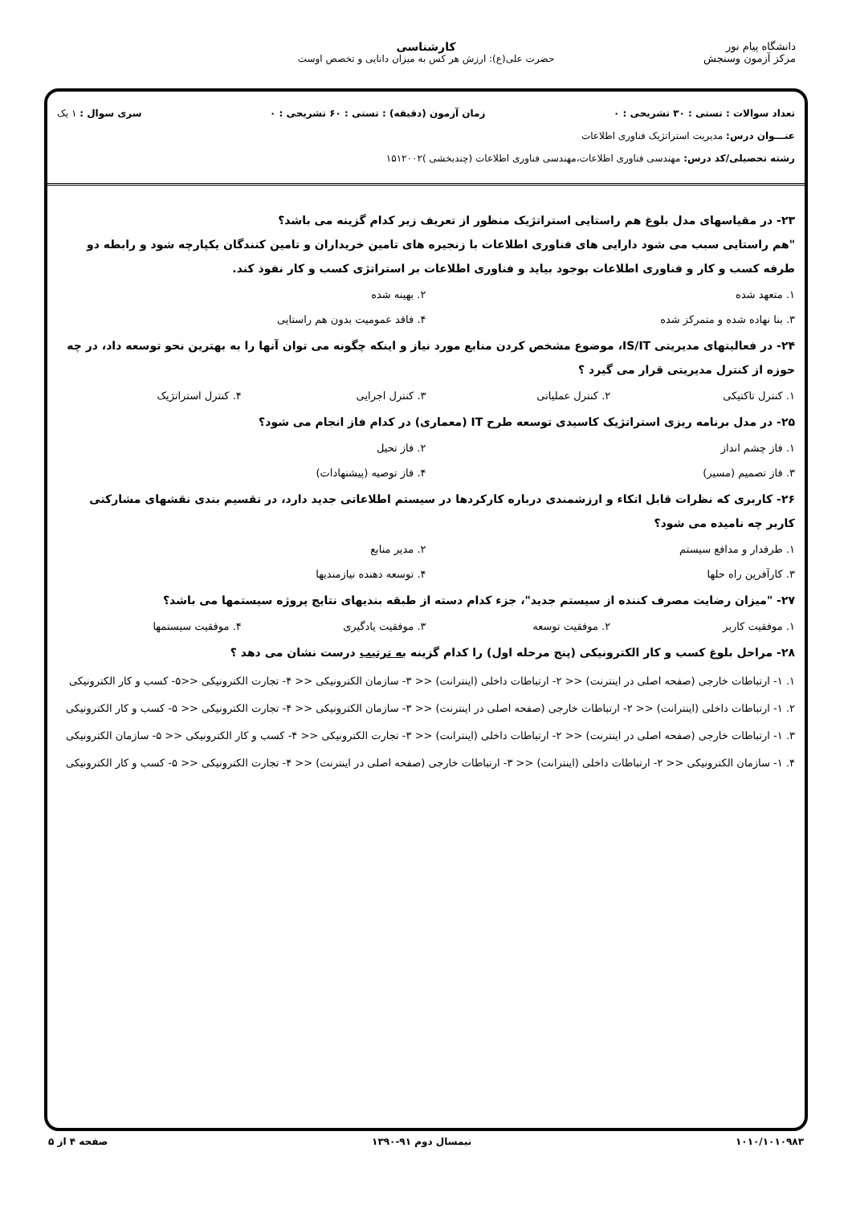دانشگاه پیام نور
مرکز آزمون وسنجش
کارشناسی
حضرت علی(ع): ارزش هر کس به میزان دانایی و تخصص اوست
تعداد سوالات : تستی : ۳۰ تشریحی : ۰ زمان آزمون (دقیقه) : تستی : ۶۰ تشریحی : ۰ سری سوال : ۱ یک
عنـــوان درس: مدیریت استراتژیک فناوری اطلاعات
رشته تحصیلی/کد درس: مهندسی فناوری اطلاعات،مهندسی فناوری اطلاعات (چندبخشی )۱۵۱۲۰۰۲
۲۳- در مقیاسهای مدل بلوغ هم راستایی استراتژیک منظور از تعریف زیر کدام گزینه می باشد؟
"هم راستایی سبب می شود دارایی های فناوری اطلاعات با زنجیره های تامین خریداران و تامین کنندگان یکپارچه شود و رابطه دو طرفه کسب و کار و فناوری اطلاعات بوجود بیاید و فناوری اطلاعات بر استراتژی کسب و کار نفوذ کند.
۱. متعهد شده ۲. بهینه شده ۳. بنا نهاده شده و متمرکز شده ۴. فاقد عمومیت بدون هم راستایی
۲۴- در فعالیتهای مدیریتی IS/IT، موضوع مشخص کردن منابع مورد نیاز و اینکه چگونه می توان آنها را به بهترین نحو توسعه داد، در چه حوزه از کنترل مدیریتی قرار می گیرد ؟
۱. کنترل تاکتیکی ۲. کنترل عملیاتی ۳. کنترل اجرایی ۴. کنترل استراتژیک
۲۵- در مدل برنامه ریزی استراتژیک کاسیدی توسعه طرح IT (معماری) در کدام فاز انجام می شود؟
۱. فاز چشم انداز ۲. فاز تحیل ۳. فاز تصمیم (مسیر) ۴. فاز توصیه (پیشنهادات)
۲۶- کاربری که نظرات قابل اتکاء و ارزشمندی درباره کارکردها در سیستم اطلاعاتی جدید دارد، در تقسیم بندی نقشهای مشارکتی کاربر چه نامیده می شود؟
۱. طرفدار و مدافع سیستم ۲. مدیر منابع ۳. کارآفرین راه حلها ۴. توسعه دهنده نیازمندیها
۲۷- "میزان رضایت مصرف کننده از سیستم جدید"، جزء کدام دسته از طبقه بندیهای نتایج پروژه سیستمها می باشد؟
۱. موفقیت کاربر ۲. موفقیت توسعه ۳. موفقیت یادگیری ۴. موفقیت سیستمها
۲۸- مراحل بلوغ کسب و کار الکترونیکی (پنج مرحله اول) را کدام گزینه به ترتیب درست نشان می دهد ؟
۱. ۱- ارتباطات خارجی (صفحه اصلی در اینترنت) << ۲- ارتباطات داخلی (اینترانت) << ۳- سازمان الکترونیکی << ۴- تجارت الکترونیکی <<۵- کسب و کار الکترونیکی
۲. ۱- ارتباطات داخلی (اینترانت) << ۲- ارتباطات خارجی (صفحه اصلی در اینترنت) << ۳- سازمان الکترونیکی << ۴- تجارت الکترونیکی << ۵- کسب و کار الکترونیکی
۳. ۱- ارتباطات خارجی (صفحه اصلی در اینترنت) << ۲- ارتباطات داخلی (اینترانت) << ۳- تجارت الکترونیکی << ۴- کسب و کار الکترونیکی << ۵- سازمان الکترونیکی
۴. ۱- سازمان الکترونیکی << ۲- ارتباطات داخلی (اینترانت) << ۳- ارتباطات خارجی (صفحه اصلی در اینترنت) << ۴- تجارت الکترونیکی << ۵- کسب و کار الکترونیکی
۱۰۱۰/۱۰۱۰۹۸۳ نیمسال دوم ۹۱-۱۳۹۰ صفحه ۴ از ۵